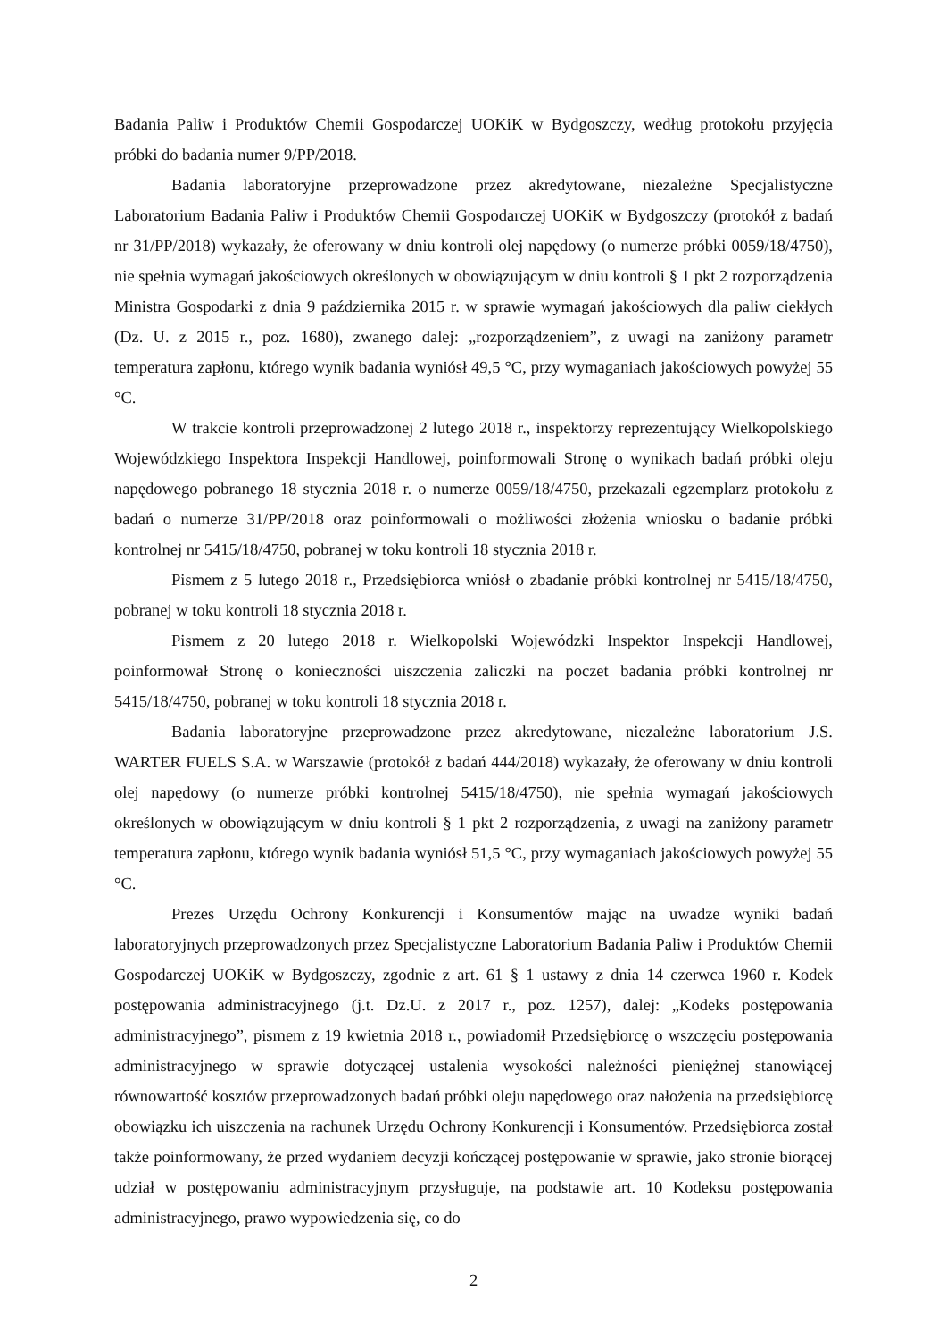Badania Paliw i Produktów Chemii Gospodarczej UOKiK w Bydgoszczy, według protokołu przyjęcia próbki do badania numer 9/PP/2018.
Badania laboratoryjne przeprowadzone przez akredytowane, niezależne Specjalistyczne Laboratorium Badania Paliw i Produktów Chemii Gospodarczej UOKiK w Bydgoszczy (protokół z badań nr 31/PP/2018) wykazały, że oferowany w dniu kontroli olej napędowy (o numerze próbki 0059/18/4750), nie spełnia wymagań jakościowych określonych w obowiązującym w dniu kontroli § 1 pkt 2 rozporządzenia Ministra Gospodarki z dnia 9 października 2015 r. w sprawie wymagań jakościowych dla paliw ciekłych (Dz. U. z 2015 r., poz. 1680), zwanego dalej: „rozporządzeniem”, z uwagi na zaniżony parametr temperatura zapłonu, którego wynik badania wyniósł 49,5 °C, przy wymaganiach jakościowych powyżej 55 °C.
W trakcie kontroli przeprowadzonej 2 lutego 2018 r., inspektorzy reprezentujący Wielkopolskiego Wojewódzkiego Inspektora Inspekcji Handlowej, poinformowali Stronę o wynikach badań próbki oleju napędowego pobranego 18 stycznia 2018 r. o numerze 0059/18/4750, przekazali egzemplarz protokołu z badań o numerze 31/PP/2018 oraz poinformowali o możliwości złożenia wniosku o badanie próbki kontrolnej nr 5415/18/4750, pobranej w toku kontroli 18 stycznia 2018 r.
Pismem z 5 lutego 2018 r., Przedsiębiorca wniósł o zbadanie próbki kontrolnej nr 5415/18/4750, pobranej w toku kontroli 18 stycznia 2018 r.
Pismem z 20 lutego 2018 r. Wielkopolski Wojewódzki Inspektor Inspekcji Handlowej, poinformował Stronę o konieczności uiszczenia zaliczki na poczet badania próbki kontrolnej nr 5415/18/4750, pobranej w toku kontroli 18 stycznia 2018 r.
Badania laboratoryjne przeprowadzone przez akredytowane, niezależne laboratorium J.S. WARTER FUELS S.A. w Warszawie (protokół z badań 444/2018) wykazały, że oferowany w dniu kontroli olej napędowy (o numerze próbki kontrolnej 5415/18/4750), nie spełnia wymagań jakościowych określonych w obowiązującym w dniu kontroli § 1 pkt 2 rozporządzenia, z uwagi na zaniżony parametr temperatura zapłonu, którego wynik badania wyniósł 51,5 °C, przy wymaganiach jakościowych powyżej 55 °C.
Prezes Urzędu Ochrony Konkurencji i Konsumentów mając na uwadze wyniki badań laboratoryjnych przeprowadzonych przez Specjalistyczne Laboratorium Badania Paliw i Produktów Chemii Gospodarczej UOKiK w Bydgoszczy, zgodnie z art. 61 § 1 ustawy z dnia 14 czerwca 1960 r. Kodek postępowania administracyjnego (j.t. Dz.U. z 2017 r., poz. 1257), dalej: „Kodeks postępowania administracyjnego”, pismem z 19 kwietnia 2018 r., powiadomił Przedsiębiorcę o wszczęciu postępowania administracyjnego w sprawie dotyczącej ustalenia wysokości należności pieniężnej stanowiącej równowartość kosztów przeprowadzonych badań próbki oleju napędowego oraz nałożenia na przedsiębiorcę obowiązku ich uiszczenia na rachunek Urzędu Ochrony Konkurencji i Konsumentów. Przedsiębiorca został także poinformowany, że przed wydaniem decyzji kończącej postępowanie w sprawie, jako stronie biorącej udział w postępowaniu administracyjnym przysługuje, na podstawie art. 10 Kodeksu postępowania administracyjnego, prawo wypowiedzenia się, co do
2